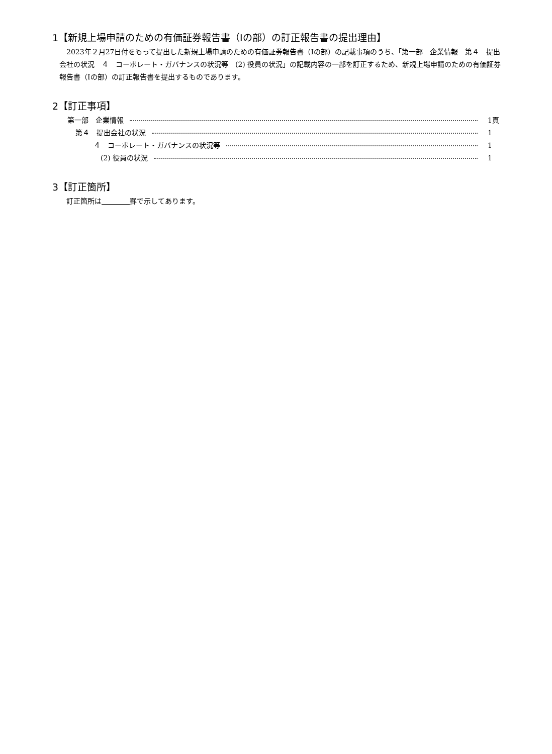1【新規上場申請のための有価証券報告書（Ⅰの部）の訂正報告書の提出理由】
2023年２月27日付をもって提出した新規上場申請のための有価証券報告書（Ⅰの部）の記載事項のうち、「第一部　企業情報　第４　提出会社の状況　４　コーポレート・ガバナンスの状況等　(2) 役員の状況」の記載内容の一部を訂正するため、新規上場申請のための有価証券報告書（Ⅰの部）の訂正報告書を提出するものであります。
2【訂正事項】
第一部　企業情報 1頁
第４　提出会社の状況 1
４　コーポレート・ガバナンスの状況等 1
(2) 役員の状況 1
3【訂正箇所】
訂正箇所は　　　　 罫で示してあります。